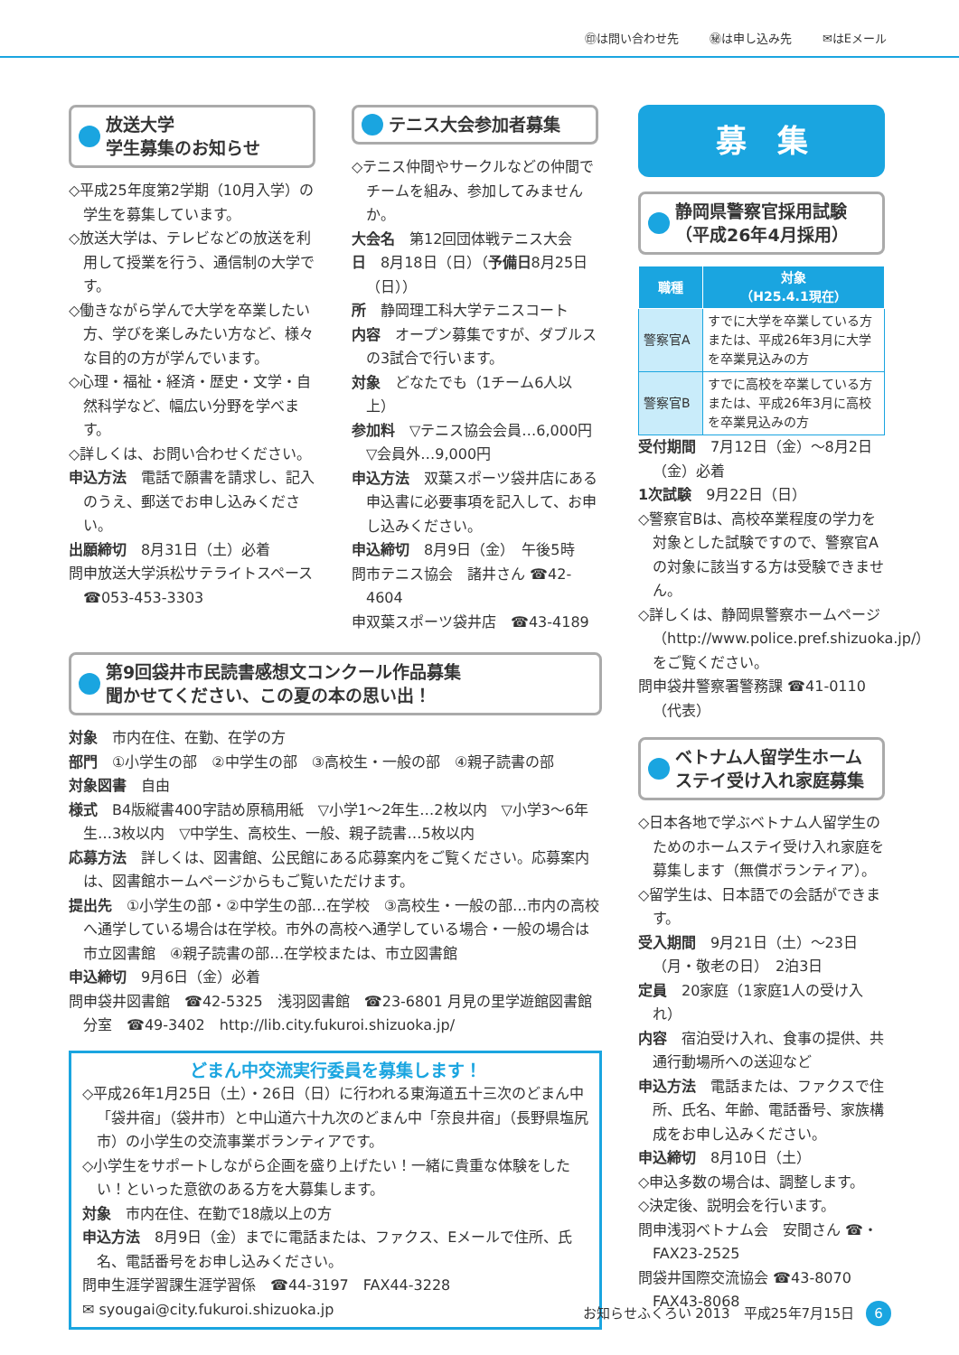㊞は問い合わせ先 ㊙は申し込み先 ✉はEメール
放送大学
学生募集のお知らせ
◇平成25年度第2学期（10月入学）の学生を募集しています。
◇放送大学は、テレビなどの放送を利用して授業を行う、通信制の大学です。
◇働きながら学んで大学を卒業したい方、学びを楽しみたい方など、様々な目的の方が学んでいます。
◇心理・福祉・経済・歴史・文学・自然科学など、幅広い分野を学べます。
◇詳しくは、お問い合わせください。
申込方法　電話で願書を請求し、記入のうえ、郵送でお申し込みください。
出願締切　8月31日（土）必着
問申放送大学浜松サテライトスペース ☎053-453-3303
テニス大会参加者募集
◇テニス仲間やサークルなどの仲間でチームを組み、参加してみませんか。
大会名　第12回団体戦テニス大会
日　8月18日（日）（予備日8月25日（日））
所　静岡理工科大学テニスコート
内容　オープン募集ですが、ダブルスの3試合で行います。
対象　どなたでも（1チーム6人以上）
参加料　▽テニス協会会員…6,000円 ▽会員外…9,000円
申込方法　双葉スポーツ袋井店にある申込書に必要事項を記入して、お申し込みください。
申込締切　8月9日（金）　午後5時
問市テニス協会　諸井さん ☎42-4604
申双葉スポーツ袋井店　☎43-4189
第9回袋井市民読書感想文コンクール作品募集
聞かせてください、この夏の本の思い出！
対象　市内在住、在勤、在学の方
部門　①小学生の部　②中学生の部　③高校生・一般の部　④親子読書の部
対象図書　自由
様式　B4版縦書400字詰め原稿用紙　▽小学1～2年生…2枚以内　▽小学3～6年生…3枚以内　▽中学生、高校生、一般、親子読書…5枚以内
応募方法　詳しくは、図書館、公民館にある応募案内をご覧ください。応募案内は、図書館ホームページからもご覧いただけます。
提出先　①小学生の部・②中学生の部…在学校　③高校生・一般の部…市内の高校へ通学している場合は在学校。市外の高校へ通学している場合・一般の場合は市立図書館　④親子読書の部…在学校または、市立図書館
申込締切　9月6日（金）必着
問申袋井図書館　☎42-5325　浅羽図書館　☎23-6801 月見の里学遊館図書館分室　☎49-3402　http://lib.city.fukuroi.shizuoka.jp/
どまん中交流実行委員を募集します！
◇平成26年1月25日（土）・26日（日）に行われる東海道五十三次のどまん中「袋井宿」（袋井市）と中山道六十九次のどまん中「奈良井宿」（長野県塩尻市）の小学生の交流事業ボランティアです。
◇小学生をサポートしながら企画を盛り上げたい！一緒に貴重な体験をしたい！といった意欲のある方を大募集します。
対象　市内在住、在勤で18歳以上の方
申込方法　8月9日（金）までに電話または、ファクス、Eメールで住所、氏名、電話番号をお申し込みください。
問申生涯学習課生涯学習係　☎44-3197　FAX44-3228
✉ syougai@city.fukuroi.shizuoka.jp
募　集
静岡県警察官採用試験
（平成26年4月採用）
| 職種 | 対象 （H25.4.1現在） |
| --- | --- |
| 警察官A | すでに大学を卒業している方または、平成26年3月に大学を卒業見込みの方 |
| 警察官B | すでに高校を卒業している方または、平成26年3月に高校を卒業見込みの方 |
受付期間　7月12日（金）～8月2日（金）必着
1次試験　9月22日（日）
◇警察官Bは、高校卒業程度の学力を対象とした試験ですので、警察官Aの対象に該当する方は受験できません。
◇詳しくは、静岡県警察ホームページ（http://www.police.pref.shizuoka.jp/）をご覧ください。
問申袋井警察署警務課 ☎41-0110（代表）
ベトナム人留学生ホームステイ受け入れ家庭募集
◇日本各地で学ぶベトナム人留学生のためのホームステイ受け入れ家庭を募集します（無償ボランティア）。
◇留学生は、日本語での会話ができます。
受入期間　9月21日（土）～23日（月・敬老の日）　2泊3日
定員　20家庭（1家庭1人の受け入れ）
内容　宿泊受け入れ、食事の提供、共通行動場所への送迎など
申込方法　電話または、ファクスで住所、氏名、年齢、電話番号、家族構成をお申し込みください。
申込締切　8月10日（土）
◇申込多数の場合は、調整します。
◇決定後、説明会を行います。
問申浅羽ベトナム会　安間さん ☎・FAX23-2525
問袋井国際交流協会 ☎43-8070　FAX43-8068
お知らせふくろい 2013　平成25年7月15日 6